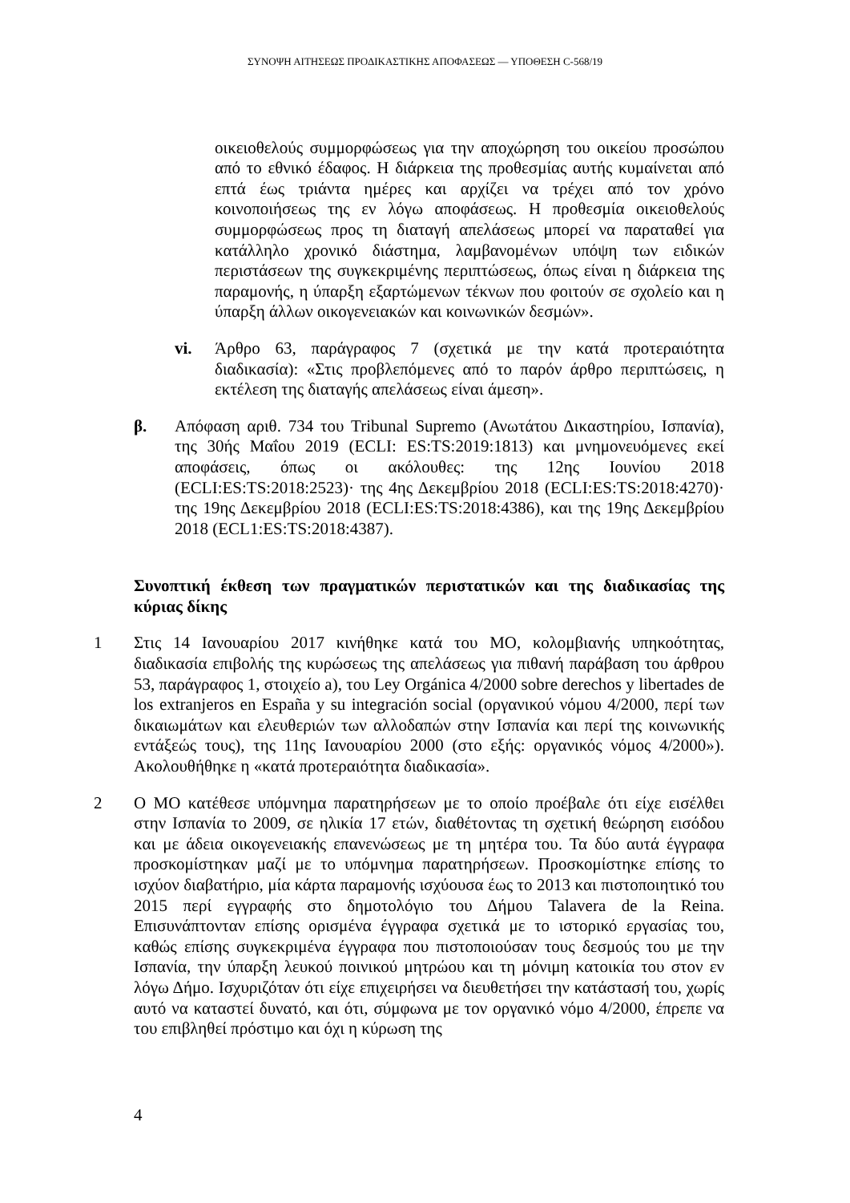ΣΥΝΟΨΗ ΑΙΤΗΣΕΩΣ ΠΡΟΔΙΚΑΣΤΙΚΗΣ ΑΠΟΦΑΣΕΩΣ — ΥΠΟΘΕΣΗ C-568/19
οικειοθελούς συμμορφώσεως για την αποχώρηση του οικείου προσώπου από το εθνικό έδαφος. Η διάρκεια της προθεσμίας αυτής κυμαίνεται από επτά έως τριάντα ημέρες και αρχίζει να τρέχει από τον χρόνο κοινοποιήσεως της εν λόγω αποφάσεως. Η προθεσμία οικειοθελούς συμμορφώσεως προς τη διαταγή απελάσεως μπορεί να παραταθεί για κατάλληλο χρονικό διάστημα, λαμβανομένων υπόψη των ειδικών περιστάσεων της συγκεκριμένης περιπτώσεως, όπως είναι η διάρκεια της παραμονής, η ύπαρξη εξαρτώμενων τέκνων που φοιτούν σε σχολείο και η ύπαρξη άλλων οικογενειακών και κοινωνικών δεσμών».
vi. Άρθρο 63, παράγραφος 7 (σχετικά με την κατά προτεραιότητα διαδικασία): «Στις προβλεπόμενες από το παρόν άρθρο περιπτώσεις, η εκτέλεση της διαταγής απελάσεως είναι άμεση».
β. Απόφαση αριθ. 734 του Tribunal Supremo (Ανωτάτου Δικαστηρίου, Ισπανία), της 30ής Μαΐου 2019 (ECLI: ES:TS:2019:1813) και μνημονευόμενες εκεί αποφάσεις, όπως οι ακόλουθες: της 12ης Ιουνίου 2018 (ECLI:ES:TS:2018:2523)· της 4ης Δεκεμβρίου 2018 (ECLI:ES:TS:2018:4270)· της 19ης Δεκεμβρίου 2018 (ECLI:ES:TS:2018:4386), και της 19ης Δεκεμβρίου 2018 (ECL1:ES:TS:2018:4387).
Συνοπτική έκθεση των πραγματικών περιστατικών και της διαδικασίας της κύριας δίκης
1 Στις 14 Ιανουαρίου 2017 κινήθηκε κατά του ΜΟ, κολομβιανής υπηκοότητας, διαδικασία επιβολής της κυρώσεως της απελάσεως για πιθανή παράβαση του άρθρου 53, παράγραφος 1, στοιχείο a), του Ley Orgánica 4/2000 sobre derechos y libertades de los extranjeros en España y su integración social (οργανικού νόμου 4/2000, περί των δικαιωμάτων και ελευθεριών των αλλοδαπών στην Ισπανία και περί της κοινωνικής εντάξεώς τους), της 11ης Ιανουαρίου 2000 (στο εξής: οργανικός νόμος 4/2000»). Ακολουθήθηκε η «κατά προτεραιότητα διαδικασία».
2 Ο ΜΟ κατέθεσε υπόμνημα παρατηρήσεων με το οποίο προέβαλε ότι είχε εισέλθει στην Ισπανία το 2009, σε ηλικία 17 ετών, διαθέτοντας τη σχετική θεώρηση εισόδου και με άδεια οικογενειακής επανενώσεως με τη μητέρα του. Τα δύο αυτά έγγραφα προσκομίστηκαν μαζί με το υπόμνημα παρατηρήσεων. Προσκομίστηκε επίσης το ισχύον διαβατήριο, μία κάρτα παραμονής ισχύουσα έως το 2013 και πιστοποιητικό του 2015 περί εγγραφής στο δημοτολόγιο του Δήμου Talavera de la Reina. Επισυνάπτονταν επίσης ορισμένα έγγραφα σχετικά με το ιστορικό εργασίας του, καθώς επίσης συγκεκριμένα έγγραφα που πιστοποιούσαν τους δεσμούς του με την Ισπανία, την ύπαρξη λευκού ποινικού μητρώου και τη μόνιμη κατοικία του στον εν λόγω Δήμο. Ισχυριζόταν ότι είχε επιχειρήσει να διευθετήσει την κατάστασή του, χωρίς αυτό να καταστεί δυνατό, και ότι, σύμφωνα με τον οργανικό νόμο 4/2000, έπρεπε να του επιβληθεί πρόστιμο και όχι η κύρωση της
4